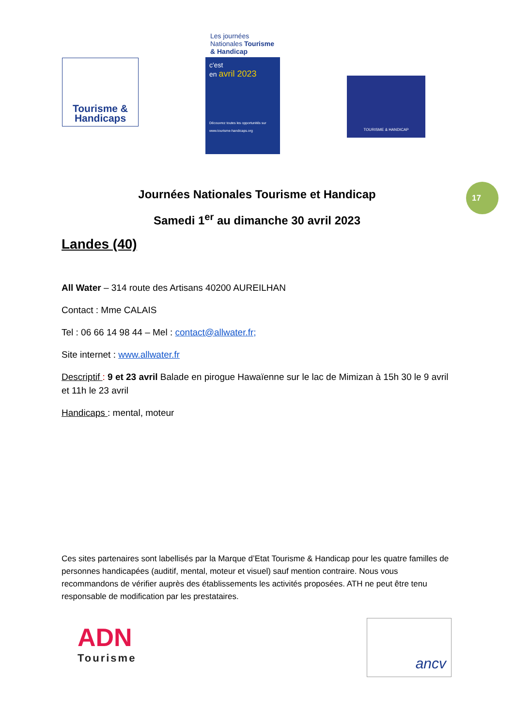Tourisme &
Handicaps
Les journées Nationales Tourisme & Handicap
c'est
en avril 2023
Découvrez toutes les opportunités sur www.tourisme-handicaps.org
TOURISME & HANDICAP
17
Journées Nationales Tourisme et Handicap
Samedi 1<sup>er</sup> au dimanche 30 avril 2023
Landes (40)
All Water – 314 route des Artisans 40200 AUREILHAN
Contact : Mme CALAIS
Tel : 06 66 14 98 44 – Mel : contact@allwater.fr;
Site internet : www.allwater.fr
Descriptif : 9 et 23 avril Balade en pirogue Hawaïenne sur le lac de Mimizan à 15h 30 le 9 avril et 11h le 23 avril
Handicaps : mental, moteur
Ces sites partenaires sont labellisés par la Marque d’Etat Tourisme & Handicap pour les quatre familles de personnes handicapées (auditif, mental, moteur et visuel) sauf mention contraire. Nous vous recommandons de vérifier auprès des établissements les activités proposées. ATH ne peut être tenu responsable de modification par les prestataires.
ADN
Tourisme
ancv